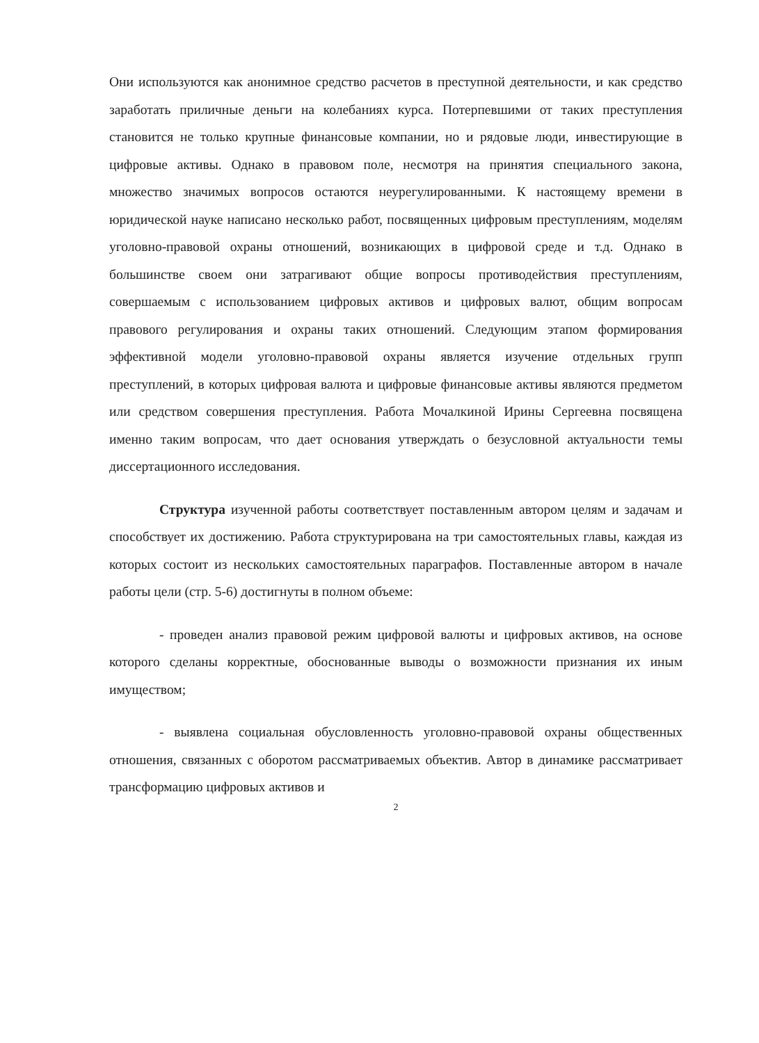Они используются как анонимное средство расчетов в преступной деятельности, и как средство заработать приличные деньги на колебаниях курса. Потерпевшими от таких преступления становится не только крупные финансовые компании, но и рядовые люди, инвестирующие в цифровые активы. Однако в правовом поле, несмотря на принятия специального закона, множество значимых вопросов остаются неурегулированными. К настоящему времени в юридической науке написано несколько работ, посвященных цифровым преступлениям, моделям уголовно-правовой охраны отношений, возникающих в цифровой среде и т.д. Однако в большинстве своем они затрагивают общие вопросы противодействия преступлениям, совершаемым с использованием цифровых активов и цифровых валют, общим вопросам правового регулирования и охраны таких отношений. Следующим этапом формирования эффективной модели уголовно-правовой охраны является изучение отдельных групп преступлений, в которых цифровая валюта и цифровые финансовые активы являются предметом или средством совершения преступления. Работа Мочалкиной Ирины Сергеевна посвящена именно таким вопросам, что дает основания утверждать о безусловной актуальности темы диссертационного исследования.
Структура изученной работы соответствует поставленным автором целям и задачам и способствует их достижению. Работа структурирована на три самостоятельных главы, каждая из которых состоит из нескольких самостоятельных параграфов. Поставленные автором в начале работы цели (стр. 5-6) достигнуты в полном объеме:
- проведен анализ правовой режим цифровой валюты и цифровых активов, на основе которого сделаны корректные, обоснованные выводы о возможности признания их иным имуществом;
- выявлена социальная обусловленность уголовно-правовой охраны общественных отношения, связанных с оборотом рассматриваемых объектив. Автор в динамике рассматривает трансформацию цифровых активов и
2